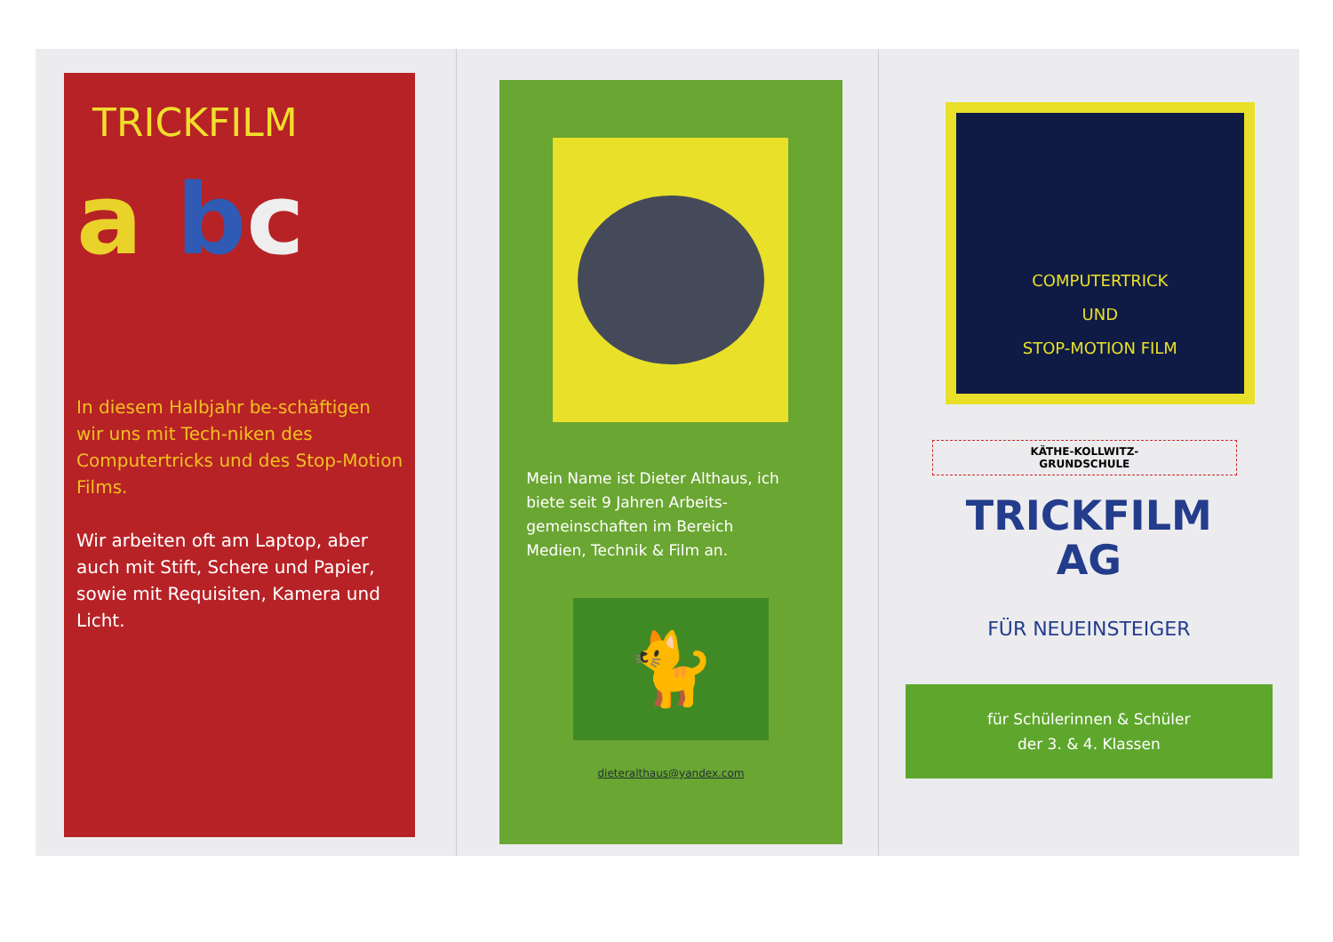TRICKFILM
a bc
In diesem Halbjahr be-schäftigen wir uns mit Tech-niken des Computertricks und des Stop-Motion Films.
Wir arbeiten oft am Laptop, aber auch mit Stift, Schere und Papier, sowie mit Requisiten, Kamera und Licht.
Mein Name ist Dieter Althaus, ich biete seit 9 Jahren Arbeits-gemeinschaften im Bereich Medien, Technik & Film an.
🐈
dieteralthaus@yandex.com
COMPUTERTRICK
UND
STOP-MOTION FILM
KÄTHE-KOLLWITZ-
GRUNDSCHULE
TRICKFILM
AG
FÜR NEUEINSTEIGER
für Schülerinnen & Schüler
der 3. & 4. Klassen